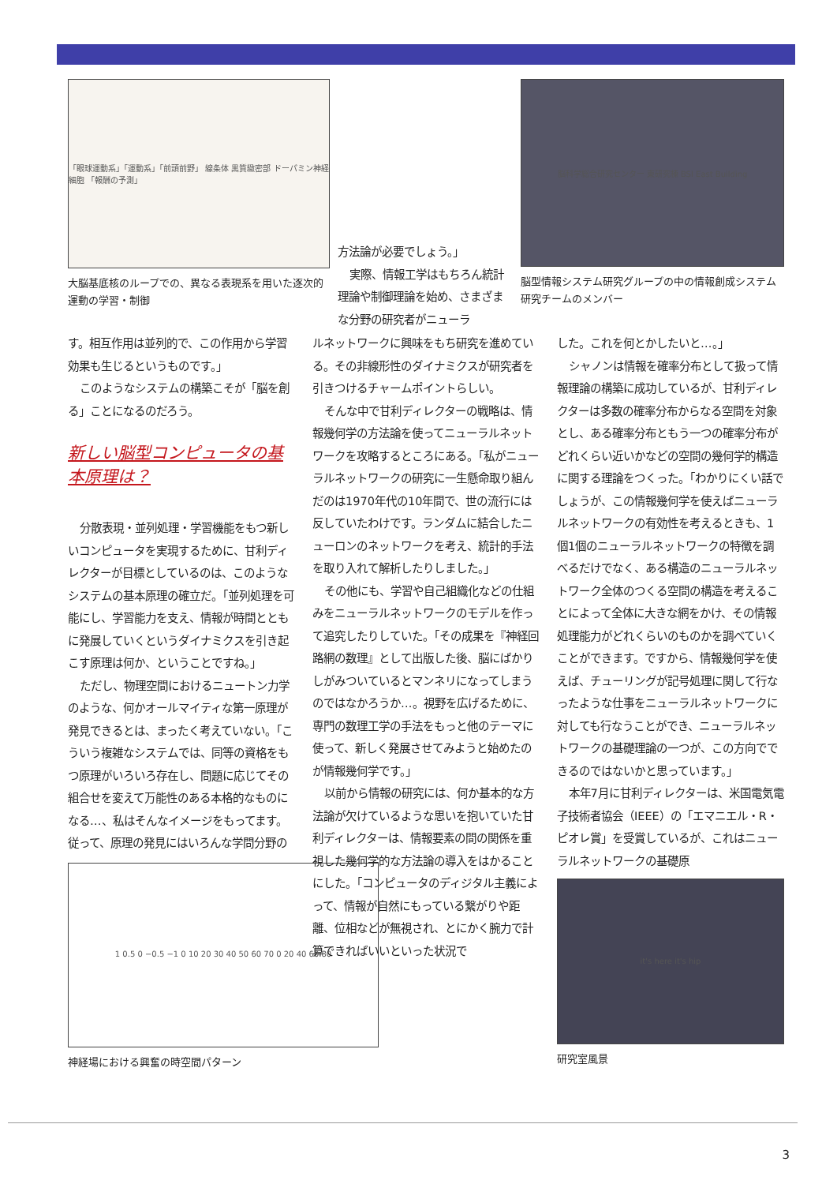「眼球運動系」「運動系」「前頭前野」 線条体 黒質緻密部 ドーパミン神経細胞 「報酬の予測」
大脳基底核のループでの、異なる表現系を用いた逐次的運動の学習・制御
方法論が必要でしょう。」
実際、情報工学はもちろん統計理論や制御理論を始め、さまざまな分野の研究者がニューラ
脳科学総合研究センター 東研究棟 BSI East Building
脳型情報システム研究グループの中の情報創成システム研究チームのメンバー
す。相互作用は並列的で、この作用から学習効果も生じるというものです。」
このようなシステムの構築こそが「脳を創る」ことになるのだろう。
新しい脳型コンピュータの基本原理は？
分散表現・並列処理・学習機能をもつ新しいコンピュータを実現するために、甘利ディレクターが目標としているのは、このようなシステムの基本原理の確立だ。「並列処理を可能にし、学習能力を支え、情報が時間とともに発展していくというダイナミクスを引き起こす原理は何か、ということですね。」
ただし、物理空間におけるニュートン力学のような、何かオールマイティな第一原理が発見できるとは、まったく考えていない。「こういう複雑なシステムでは、同等の資格をもつ原理がいろいろ存在し、問題に応じてその組合せを変えて万能性のある本格的なものになる…、私はそんなイメージをもってます。従って、原理の発見にはいろんな学問分野の
1 0.5 0 −0.5 −1 0 10 20 30 40 50 60 70 0 20 40 60 80
神経場における興奮の時空間パターン
ルネットワークに興味をもち研究を進めている。その非線形性のダイナミクスが研究者を引きつけるチャームポイントらしい。
そんな中で甘利ディレクターの戦略は、情報幾何学の方法論を使ってニューラルネットワークを攻略するところにある。「私がニューラルネットワークの研究に一生懸命取り組んだのは1970年代の10年間で、世の流行には反していたわけです。ランダムに結合したニューロンのネットワークを考え、統計的手法を取り入れて解析したりしました。」
その他にも、学習や自己組織化などの仕組みをニューラルネットワークのモデルを作って追究したりしていた。「その成果を『神経回路網の数理』として出版した後、脳にばかりしがみついているとマンネリになってしまうのではなかろうか…。視野を広げるために、専門の数理工学の手法をもっと他のテーマに使って、新しく発展させてみようと始めたのが情報幾何学です。」
以前から情報の研究には、何か基本的な方法論が欠けているような思いを抱いていた甘利ディレクターは、情報要素の間の関係を重視した幾何学的な方法論の導入をはかることにした。「コンピュータのディジタル主義によって、情報が自然にもっている繋がりや距離、位相などが無視され、とにかく腕力で計算できればいいといった状況で
した。これを何とかしたいと…。」
シャノンは情報を確率分布として扱って情報理論の構築に成功しているが、甘利ディレクターは多数の確率分布からなる空間を対象とし、ある確率分布ともう一つの確率分布がどれくらい近いかなどの空間の幾何学的構造に関する理論をつくった。「わかりにくい話でしょうが、この情報幾何学を使えばニューラルネットワークの有効性を考えるときも、1個1個のニューラルネットワークの特徴を調べるだけでなく、ある構造のニューラルネットワーク全体のつくる空間の構造を考えることによって全体に大きな網をかけ、その情報処理能力がどれくらいのものかを調べていくことができます。ですから、情報幾何学を使えば、チューリングが記号処理に関して行なったような仕事をニューラルネットワークに対しても行なうことができ、ニューラルネットワークの基礎理論の一つが、この方向でできるのではないかと思っています。」
本年7月に甘利ディレクターは、米国電気電子技術者協会（IEEE）の「エマニエル・R・ピオレ賞」を受賞しているが、これはニューラルネットワークの基礎原
it's here it's hip
研究室風景
3